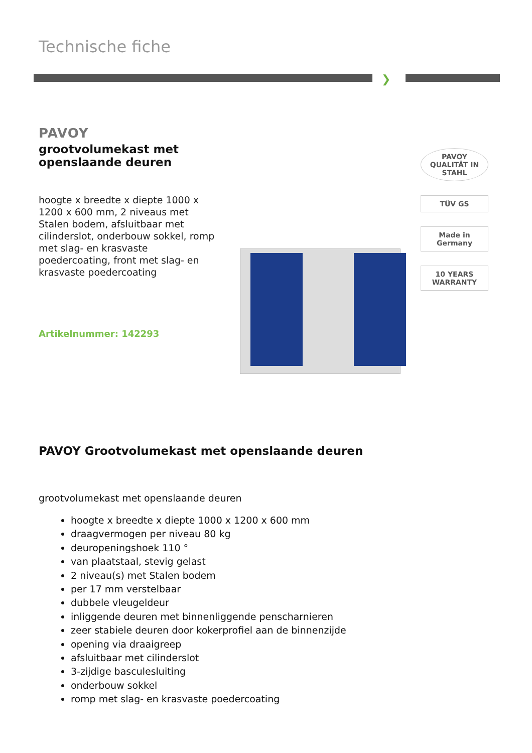Technische fiche
❯
PAVOY
grootvolumekast met openslaande deuren
hoogte x breedte x diepte 1000 x 1200 x 600 mm, 2 niveaus met Stalen bodem, afsluitbaar met cilinderslot, onderbouw sokkel, romp met slag- en krasvaste poedercoating, front met slag- en krasvaste poedercoating
Artikelnummer: 142293
PAVOY
QUALITÄT IN STAHL
TÜV GS
Made in Germany
10 YEARS WARRANTY
PAVOY Grootvolumekast met openslaande deuren
grootvolumekast met openslaande deuren
hoogte x breedte x diepte 1000 x 1200 x 600 mm
draagvermogen per niveau 80 kg
deuropeningshoek 110 °
van plaatstaal, stevig gelast
2 niveau(s) met Stalen bodem
per 17 mm verstelbaar
dubbele vleugeldeur
inliggende deuren met binnenliggende penscharnieren
zeer stabiele deuren door kokerprofiel aan de binnenzijde
opening via draaigreep
afsluitbaar met cilinderslot
3-zijdige basculesluiting
onderbouw sokkel
romp met slag- en krasvaste poedercoating